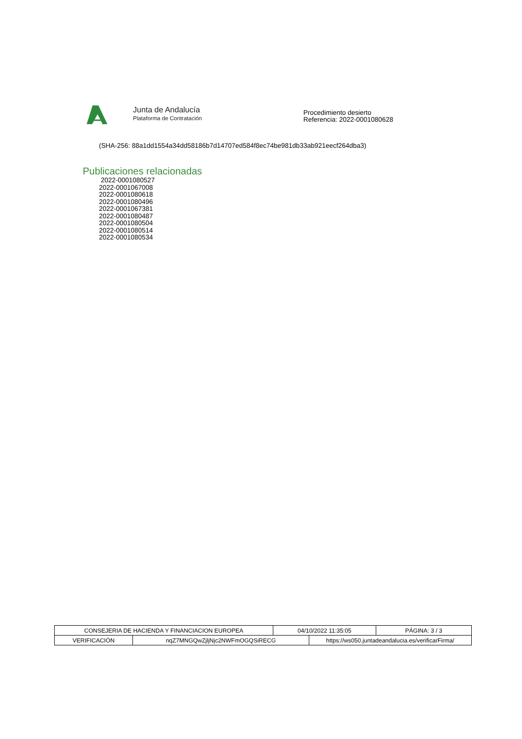Junta de Andalucía
Plataforma de Contratación
Procedimiento desierto
Referencia: 2022-0001080628
(SHA-256: 88a1dd1554a34dd58186b7d14707ed584f8ec74be981db33ab921eecf264dba3)
Publicaciones relacionadas
2022-0001080527
2022-0001067008
2022-0001080618
2022-0001080496
2022-0001067381
2022-0001080487
2022-0001080504
2022-0001080514
2022-0001080534
| CONSEJERIA DE HACIENDA Y FINANCIACION EUROPEA | | 04/10/2022 11:35:05 | | PÁGINA: 3 / 3 |
| VERIFICACIÓN | nqZ7MNGQwZjljNjc2NWFmOGQSiRECG | | https://ws050.juntadeandalucia.es/verificarFirma/ | |